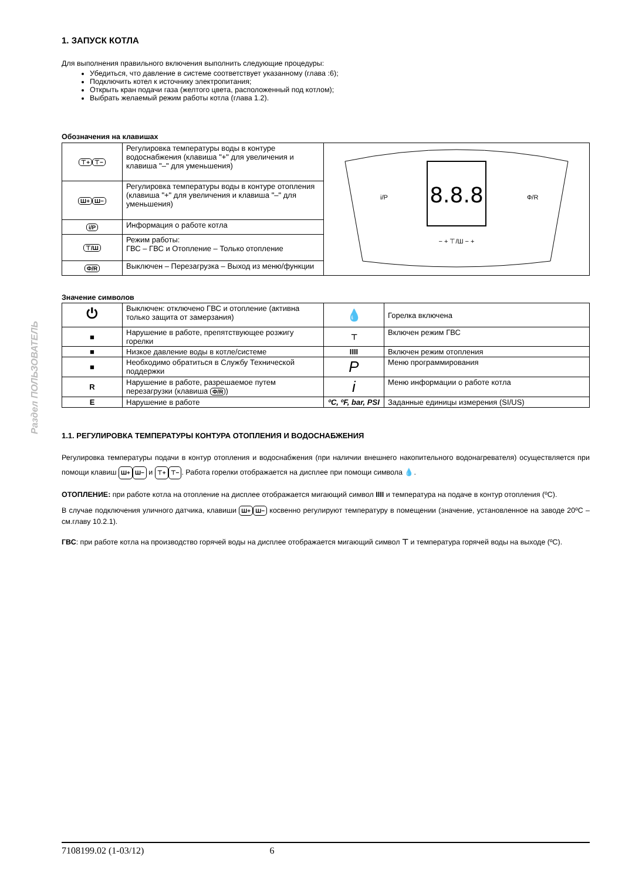Раздел ПОЛЬЗОВАТЕЛЬ
1. ЗАПУСК КОТЛА
Для выполнения правильного включения выполнить следующие процедуры:
Убедиться, что давление в системе соответствует указанному (глава :6);
Подключить котел к источнику электропитания;
Открыть кран подачи газа (желтого цвета, расположенный под котлом);
Выбрать желаемый режим работы котла (глава 1.2).
Обозначения на клавишах
| ⊤+ ⊤− | Регулировка температуры воды в контуре водоснабжения (клавиша "+" для увеличения и клавиша "–" для уменьшения) | 8.8.8 i/P Ф/R − + ⊤/Ш − + |
| Ш+ Ш− | Регулировка температуры воды в контуре отопления (клавиша "+" для увеличения и клавиша "–" для уменьшения) | |
| i/P | Информация о работе котла | |
| ⊤/Ш | Режим работы: ГВС – ГВС и Отопление – Только отопление | |
| Ф/R | Выключен – Перезагрузка – Выход из меню/функции | |
Значение символов
| ⏻ | Выключен: отключено ГВС и отопление (активна только защита от замерзания) | 💧 | Горелка включена |
| ■ | Нарушение в работе, препятствующее розжигу горелки | ⊤ | Включен режим ГВС |
| ■ | Низкое давление воды в котле/системе | IIII | Включен режим отопления |
| ■ | Необходимо обратиться в Службу Технической поддержки | P | Меню программирования |
| R | Нарушение в работе, разрешаемое путем перезагрузки (клавиша Ф/R ) | i | Меню информации о работе котла |
| E | Нарушение в работе | ºC, ºF, bar, PSI | Заданные единицы измерения (SI/US) |
1.1. РЕГУЛИРОВКА ТЕМПЕРАТУРЫ КОНТУРА ОТОПЛЕНИЯ И ВОДОСНАБЖЕНИЯ
Регулировка температуры подачи в контур отопления и водоснабжения (при наличии внешнего накопительного водонагревателя) осуществляется при помощи клавиш Ш+ Ш− и ⊤+ ⊤−. Работа горелки отображается на дисплее при помощи символа 💧.
ОТОПЛЕНИЕ: при работе котла на отопление на дисплее отображается мигающий символ IIII и температура на подаче в контур отопления (ºC).
В случае подключения уличного датчика, клавиши Ш+ Ш− косвенно регулируют температуру в помещении (значение, установленное на заводе 20ºC –см.главу 10.2.1).
ГВС: при работе котла на производство горячей воды на дисплее отображается мигающий символ ⊤ и температура горячей воды на выходе (ºC).
7108199.02 (1-03/12) 6